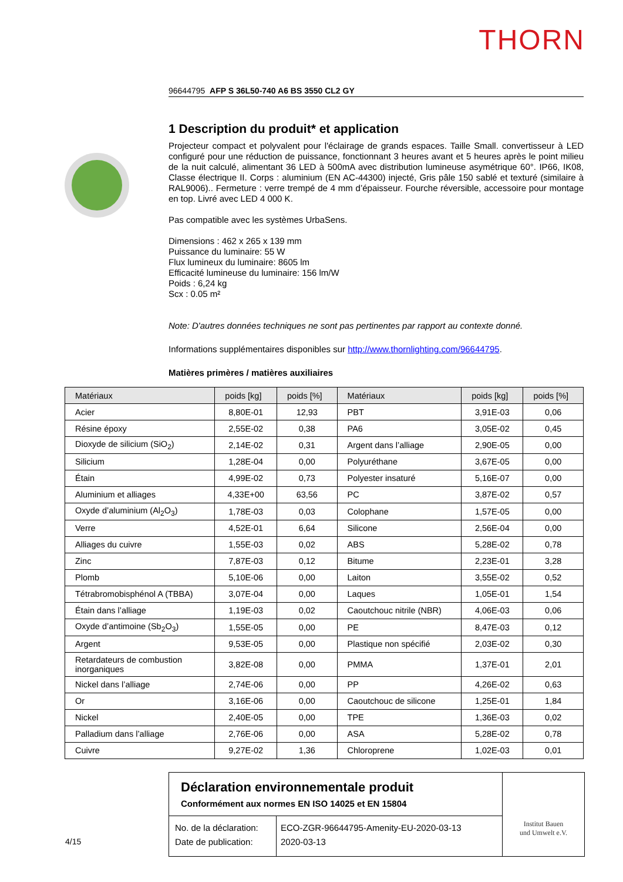THORN
96644795 AFP S 36L50-740 A6 BS 3550 CL2 GY
1 Description du produit* et application
Projecteur compact et polyvalent pour l'éclairage de grands espaces. Taille Small. convertisseur à LED configuré pour une réduction de puissance, fonctionnant 3 heures avant et 5 heures après le point milieu de la nuit calculé, alimentant 36 LED à 500mA avec distribution lumineuse asymétrique 60°. IP66, IK08, Classe électrique II. Corps : aluminium (EN AC-44300) injecté, Gris pâle 150 sablé et texturé (similaire à RAL9006).. Fermeture : verre trempé de 4 mm d’épaisseur. Fourche réversible, accessoire pour montage en top. Livré avec LED 4 000 K.
Pas compatible avec les systèmes UrbaSens.
Dimensions : 462 x 265 x 139 mm
Puissance du luminaire: 55 W
Flux lumineux du luminaire: 8605 lm
Efficacité lumineuse du luminaire: 156 lm/W
Poids : 6,24 kg
Scx : 0.05 m²
Note: D'autres données techniques ne sont pas pertinentes par rapport au contexte donné.
Informations supplémentaires disponibles sur http://www.thornlighting.com/96644795.
Matières primères / matières auxiliaires
| Matériaux | poids [kg] | poids [%] | Matériaux | poids [kg] | poids [%] |
| --- | --- | --- | --- | --- | --- |
| Acier | 8,80E-01 | 12,93 | PBT | 3,91E-03 | 0,06 |
| Résine époxy | 2,55E-02 | 0,38 | PA6 | 3,05E-02 | 0,45 |
| Dioxyde de silicium (SiO<sub>2</sub>) | 2,14E-02 | 0,31 | Argent dans l’alliage | 2,90E-05 | 0,00 |
| Silicium | 1,28E-04 | 0,00 | Polyuréthane | 3,67E-05 | 0,00 |
| Étain | 4,99E-02 | 0,73 | Polyester insaturé | 5,16E-07 | 0,00 |
| Aluminium et alliages | 4,33E+00 | 63,56 | PC | 3,87E-02 | 0,57 |
| Oxyde d’aluminium (Al<sub>2</sub>O<sub>3</sub>) | 1,78E-03 | 0,03 | Colophane | 1,57E-05 | 0,00 |
| Verre | 4,52E-01 | 6,64 | Silicone | 2,56E-04 | 0,00 |
| Alliages du cuivre | 1,55E-03 | 0,02 | ABS | 5,28E-02 | 0,78 |
| Zinc | 7,87E-03 | 0,12 | Bitume | 2,23E-01 | 3,28 |
| Plomb | 5,10E-06 | 0,00 | Laiton | 3,55E-02 | 0,52 |
| Tétrabromobisphénol A (TBBA) | 3,07E-04 | 0,00 | Laques | 1,05E-01 | 1,54 |
| Étain dans l’alliage | 1,19E-03 | 0,02 | Caoutchouc nitrile (NBR) | 4,06E-03 | 0,06 |
| Oxyde d’antimoine (Sb<sub>2</sub>O<sub>3</sub>) | 1,55E-05 | 0,00 | PE | 8,47E-03 | 0,12 |
| Argent | 9,53E-05 | 0,00 | Plastique non spécifié | 2,03E-02 | 0,30 |
| Retardateurs de combustion inorganiques | 3,82E-08 | 0,00 | PMMA | 1,37E-01 | 2,01 |
| Nickel dans l’alliage | 2,74E-06 | 0,00 | PP | 4,26E-02 | 0,63 |
| Or | 3,16E-06 | 0,00 | Caoutchouc de silicone | 1,25E-01 | 1,84 |
| Nickel | 2,40E-05 | 0,00 | TPE | 1,36E-03 | 0,02 |
| Palladium dans l’alliage | 2,76E-06 | 0,00 | ASA | 5,28E-02 | 0,78 |
| Cuivre | 9,27E-02 | 1,36 | Chloroprene | 1,02E-03 | 0,01 |
Déclaration environnementale produit
Conformément aux normes EN ISO 14025 et EN 15804
No. de la déclaration:
Date de publication:
ECO-ZGR-96644795-Amenity-EU-2020-03-13
2020-03-13
Institut Bauen
und Umwelt e.V.
4/15